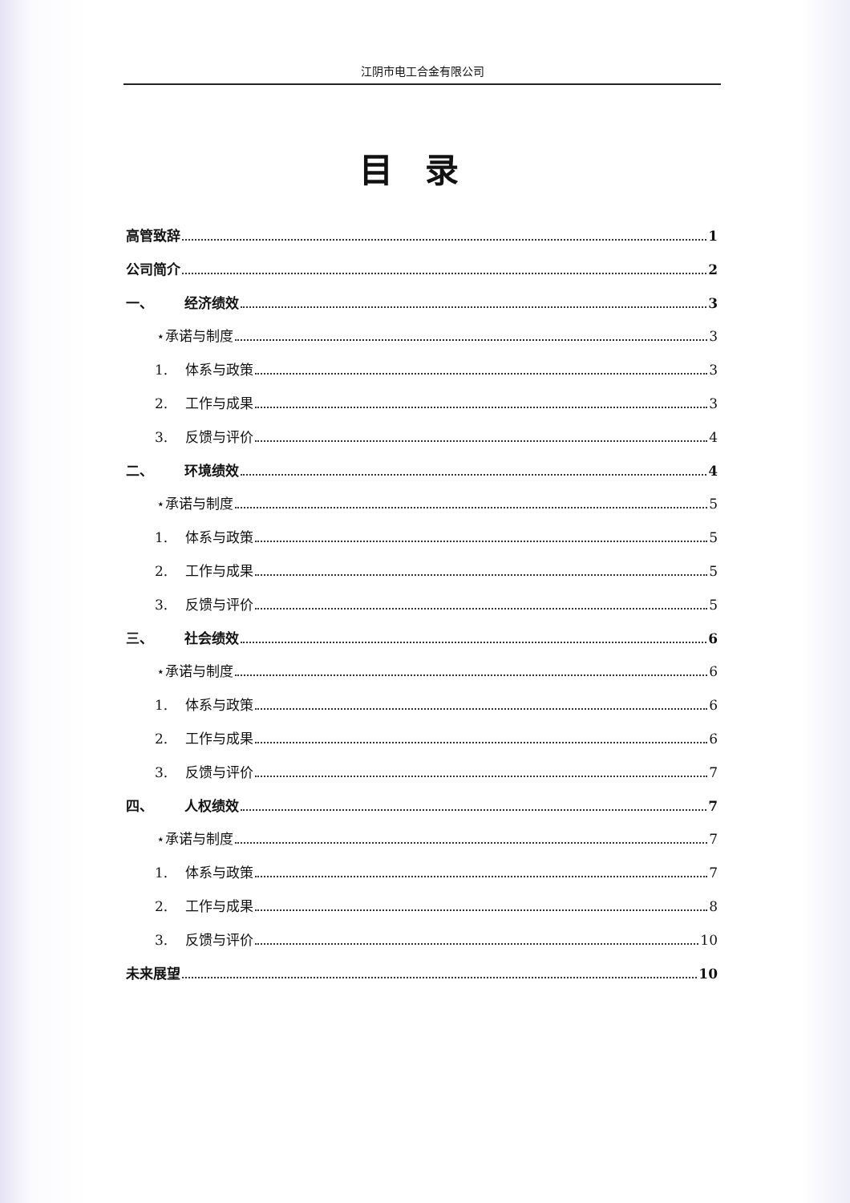江阴市电工合金有限公司
目录
高管致辞 1
公司简介 2
一、 经济绩效 3
⋆承诺与制度 3
1. 体系与政策 3
2. 工作与成果 3
3. 反馈与评价 4
二、 环境绩效 4
⋆承诺与制度 5
1. 体系与政策 5
2. 工作与成果 5
3. 反馈与评价 5
三、 社会绩效 6
⋆承诺与制度 6
1. 体系与政策 6
2. 工作与成果 6
3. 反馈与评价 7
四、 人权绩效 7
⋆承诺与制度 7
1. 体系与政策 7
2. 工作与成果 8
3. 反馈与评价 10
未来展望 10